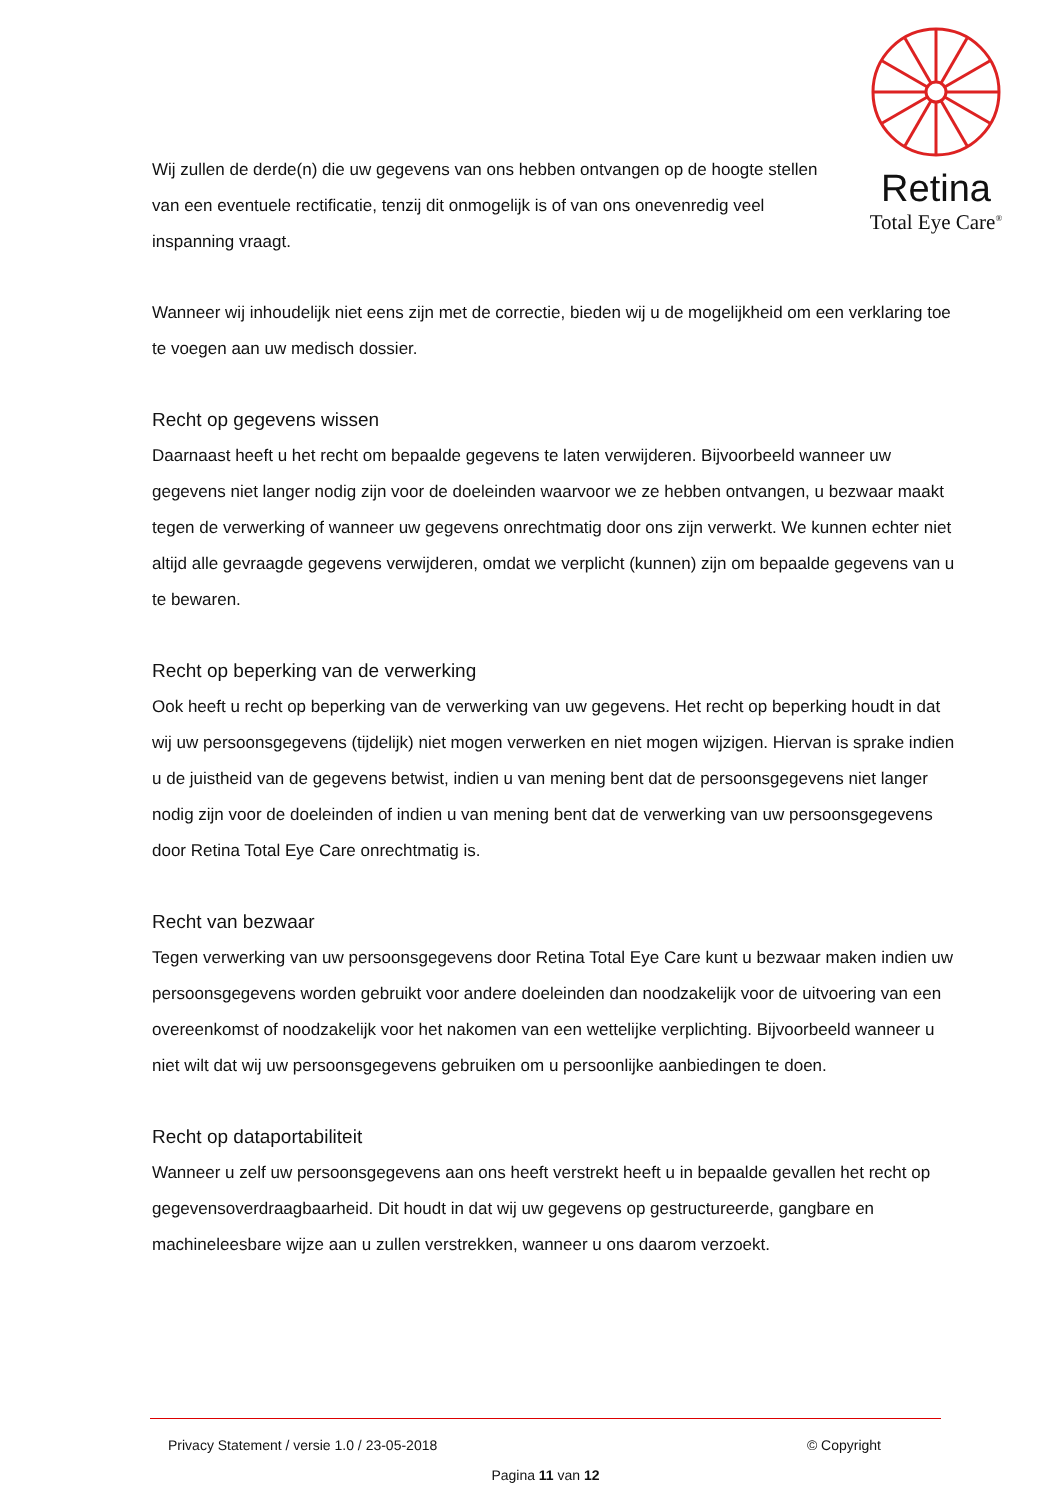Retina
Total Eye Care<sup>®</sup>
Wij zullen de derde(n) die uw gegevens van ons hebben ontvangen op de hoogte stellen van een eventuele rectificatie, tenzij dit onmogelijk is of van ons onevenredig veel inspanning vraagt.
Wanneer wij inhoudelijk niet eens zijn met de correctie, bieden wij u de mogelijkheid om een verklaring toe te voegen aan uw medisch dossier.
Recht op gegevens wissen
Daarnaast heeft u het recht om bepaalde gegevens te laten verwijderen. Bijvoorbeeld wanneer uw gegevens niet langer nodig zijn voor de doeleinden waarvoor we ze hebben ontvangen, u bezwaar maakt tegen de verwerking of wanneer uw gegevens onrechtmatig door ons zijn verwerkt. We kunnen echter niet altijd alle gevraagde gegevens verwijderen, omdat we verplicht (kunnen) zijn om bepaalde gegevens van u te bewaren.
Recht op beperking van de verwerking
Ook heeft u recht op beperking van de verwerking van uw gegevens. Het recht op beperking houdt in dat wij uw persoonsgegevens (tijdelijk) niet mogen verwerken en niet mogen wijzigen. Hiervan is sprake indien u de juistheid van de gegevens betwist, indien u van mening bent dat de persoonsgegevens niet langer nodig zijn voor de doeleinden of indien u van mening bent dat de verwerking van uw persoonsgegevens door Retina Total Eye Care onrechtmatig is.
Recht van bezwaar
Tegen verwerking van uw persoonsgegevens door Retina Total Eye Care kunt u bezwaar maken indien uw persoonsgegevens worden gebruikt voor andere doeleinden dan noodzakelijk voor de uitvoering van een overeenkomst of noodzakelijk voor het nakomen van een wettelijke verplichting. Bijvoorbeeld wanneer u niet wilt dat wij uw persoonsgegevens gebruiken om u persoonlijke aanbiedingen te doen.
Recht op dataportabiliteit
Wanneer u zelf uw persoonsgegevens aan ons heeft verstrekt heeft u in bepaalde gevallen het recht op gegevensoverdraagbaarheid. Dit houdt in dat wij uw gegevens op gestructureerde, gangbare en machineleesbare wijze aan u zullen verstrekken, wanneer u ons daarom verzoekt.
Privacy Statement / versie 1.0 / 23-05-2018 © Copyright
Pagina 11 van 12